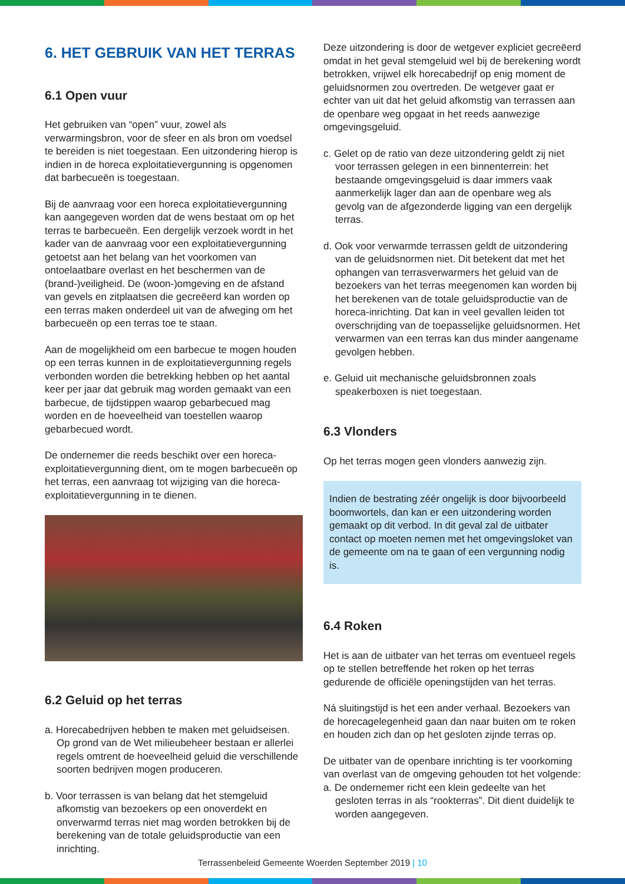6. HET GEBRUIK VAN HET TERRAS
6.1 Open vuur
Het gebruiken van “open” vuur, zowel als verwarmingsbron, voor de sfeer en als bron om voedsel te bereiden is niet toegestaan. Een uitzondering hierop is indien in de horeca exploitatievergunning is opgenomen dat barbecueën is toegestaan.
Bij de aanvraag voor een horeca exploitatievergunning kan aangegeven worden dat de wens bestaat om op het terras te barbecueën. Een dergelijk verzoek wordt in het kader van de aanvraag voor een exploitatievergunning getoetst aan het belang van het voorkomen van ontoelaatbare overlast en het beschermen van de (brand-)veiligheid. De (woon-)omgeving en de afstand van gevels en zitplaatsen die gecreëerd kan worden op een terras maken onderdeel uit van de afweging om het barbecueën op een terras toe te staan.
Aan de mogelijkheid om een barbecue te mogen houden op een terras kunnen in de exploitatievergunning regels verbonden worden die betrekking hebben op het aantal keer per jaar dat gebruik mag worden gemaakt van een barbecue, de tijdstippen waarop gebarbecued mag worden en de hoeveelheid van toestellen waarop gebarbecued wordt.
De ondernemer die reeds beschikt over een horeca-exploitatievergunning dient, om te mogen barbecueën op het terras, een aanvraag tot wijziging van die horeca-exploitatievergunning in te dienen.
6.2 Geluid op het terras
a. Horecabedrijven hebben te maken met geluidseisen. Op grond van de Wet milieubeheer bestaan er allerlei regels omtrent de hoeveelheid geluid die verschillende soorten bedrijven mogen produceren.
b. Voor terrassen is van belang dat het stemgeluid afkomstig van bezoekers op een onoverdekt en onverwarmd terras niet mag worden betrokken bij de berekening van de totale geluidsproductie van een inrichting.
Deze uitzondering is door de wetgever expliciet gecreëerd omdat in het geval stemgeluid wel bij de berekening wordt betrokken, vrijwel elk horecabedrijf op enig moment de geluidsnormen zou overtreden. De wetgever gaat er echter van uit dat het geluid afkomstig van terrassen aan de openbare weg opgaat in het reeds aanwezige omgevingsgeluid.
c. Gelet op de ratio van deze uitzondering geldt zij niet voor terrassen gelegen in een binnenterrein: het bestaande omgevingsgeluid is daar immers vaak aanmerkelijk lager dan aan de openbare weg als gevolg van de afgezonderde ligging van een dergelijk terras.
d. Ook voor verwarmde terrassen geldt de uitzondering van de geluidsnormen niet. Dit betekent dat met het ophangen van terrasverwarmers het geluid van de bezoekers van het terras meegenomen kan worden bij het berekenen van de totale geluidsproductie van de horeca-inrichting. Dat kan in veel gevallen leiden tot overschrijding van de toepasselijke geluidsnormen. Het verwarmen van een terras kan dus minder aangename gevolgen hebben.
e. Geluid uit mechanische geluidsbronnen zoals speakerboxen is niet toegestaan.
6.3 Vlonders
Op het terras mogen geen vlonders aanwezig zijn.
Indien de bestrating zéér ongelijk is door bijvoorbeeld boomwortels, dan kan er een uitzondering worden gemaakt op dit verbod. In dit geval zal de uitbater contact op moeten nemen met het omgevingsloket van de gemeente om na te gaan of een vergunning nodig is.
6.4 Roken
Het is aan de uitbater van het terras om eventueel regels op te stellen betreffende het roken op het terras gedurende de officiële openingstijden van het terras.
Ná sluitingstijd is het een ander verhaal. Bezoekers van de horecagelegenheid gaan dan naar buiten om te roken en houden zich dan op het gesloten zijnde terras op.
De uitbater van de openbare inrichting is ter voorkoming van overlast van de omgeving gehouden tot het volgende:
a. De ondernemer richt een klein gedeelte van het gesloten terras in als “rookterras”. Dit dient duidelijk te worden aangegeven.
Terrassenbeleid Gemeente Woerden September 2019 | 10